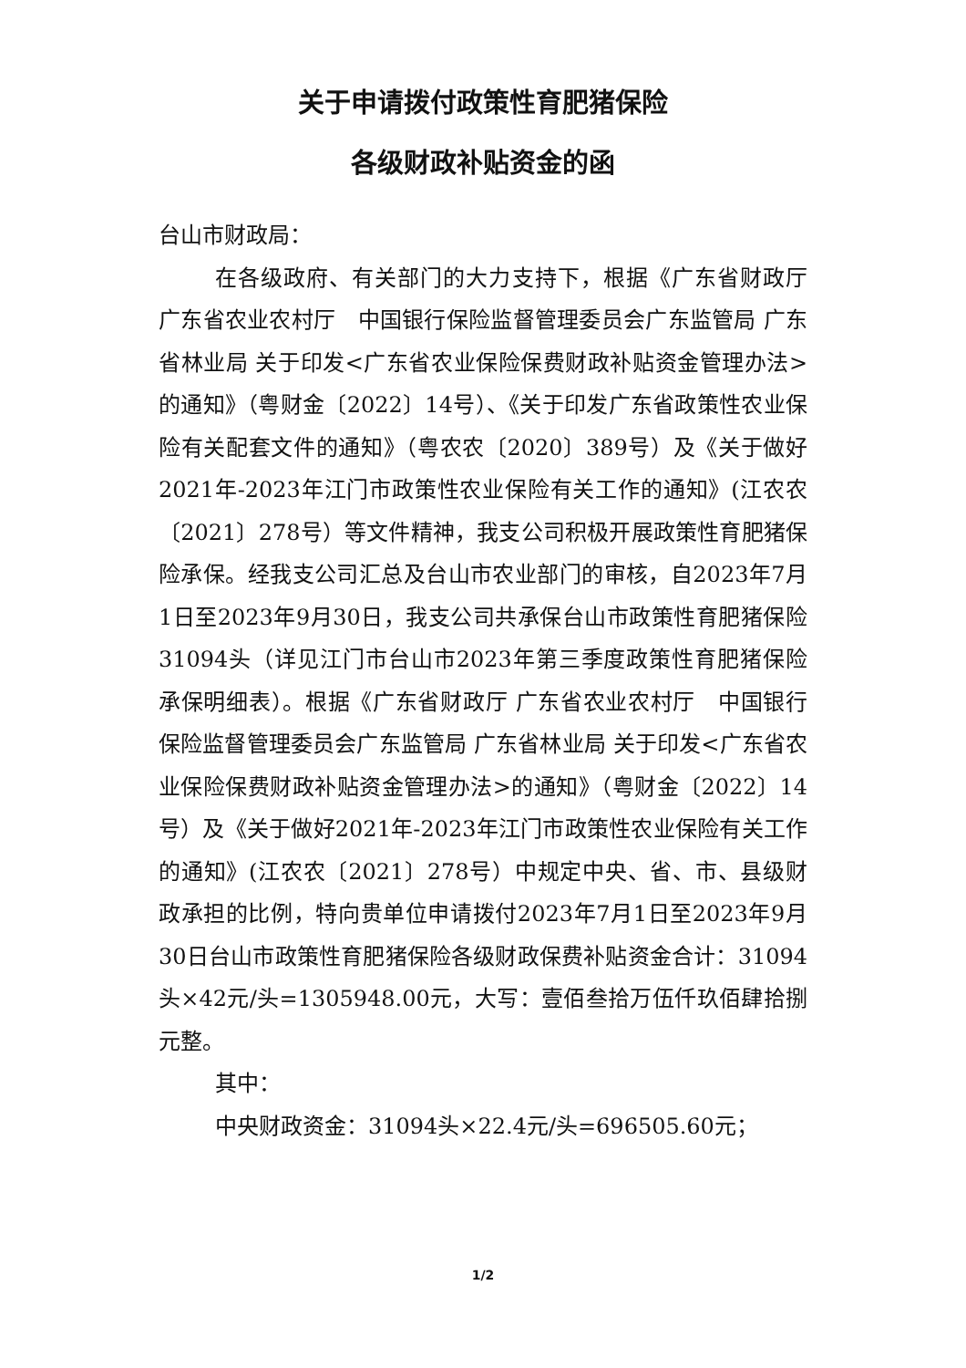关于申请拨付政策性育肥猪保险
各级财政补贴资金的函
台山市财政局：
在各级政府、有关部门的大力支持下，根据《广东省财政厅 广东省农业农村厅　中国银行保险监督管理委员会广东监管局 广东省林业局 关于印发<广东省农业保险保费财政补贴资金管理办法>的通知》（粤财金〔2022〕14号）、《关于印发广东省政策性农业保险有关配套文件的通知》（粤农农〔2020〕389号）及《关于做好2021年-2023年江门市政策性农业保险有关工作的通知》(江农农〔2021〕278号）等文件精神，我支公司积极开展政策性育肥猪保险承保。经我支公司汇总及台山市农业部门的审核，自2023年7月1日至2023年9月30日，我支公司共承保台山市政策性育肥猪保险31094头（详见江门市台山市2023年第三季度政策性育肥猪保险承保明细表）。根据《广东省财政厅 广东省农业农村厅　中国银行保险监督管理委员会广东监管局 广东省林业局 关于印发<广东省农业保险保费财政补贴资金管理办法>的通知》（粤财金〔2022〕14号）及《关于做好2021年-2023年江门市政策性农业保险有关工作的通知》(江农农〔2021〕278号）中规定中央、省、市、县级财政承担的比例，特向贵单位申请拨付2023年7月1日至2023年9月30日台山市政策性育肥猪保险各级财政保费补贴资金合计：31094头×42元/头=1305948.00元，大写：壹佰叁拾万伍仟玖佰肆拾捌元整。
其中：
中央财政资金：31094头×22.4元/头=696505.60元；
1/2